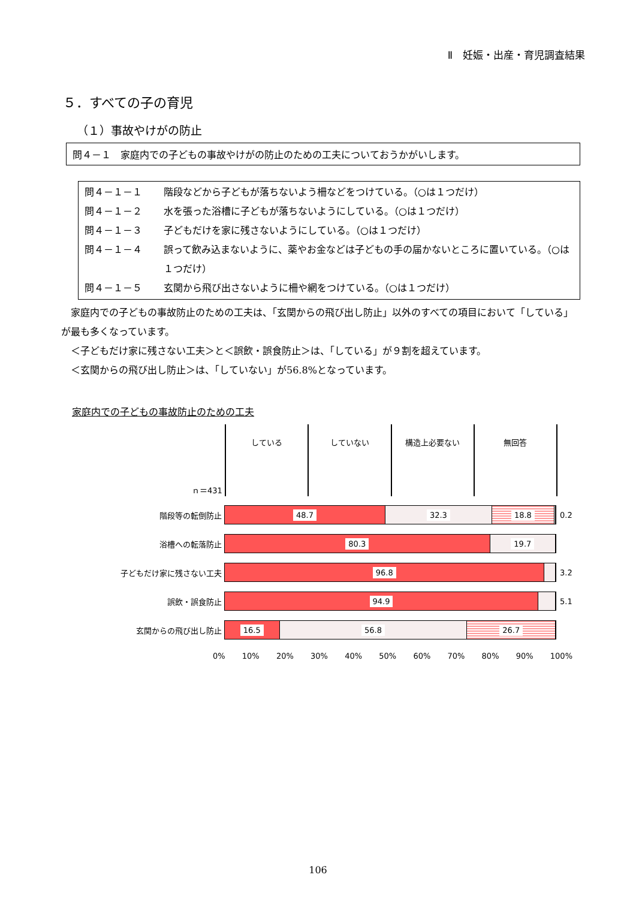Ⅱ　妊娠・出産・育児調査結果
５．すべての子の育児
（１）事故やけがの防止
問４－１　家庭内での子どもの事故やけがの防止のための工夫についておうかがいします。
問４－１－１ 階段などから子どもが落ちないよう柵などをつけている。（○は１つだけ）
問４－１－２ 水を張った浴槽に子どもが落ちないようにしている。（○は１つだけ）
問４－１－３ 子どもだけを家に残さないようにしている。（○は１つだけ）
問４－１－４ 誤って飲み込まないように、薬やお金などは子どもの手の届かないところに置いている。（○は１つだけ）
問４－１－５ 玄関から飛び出さないように柵や網をつけている。（○は１つだけ）
　家庭内での子どもの事故防止のための工夫は、「玄関からの飛び出し防止」以外のすべての項目において「している」が最も多くなっています。
　＜子どもだけ家に残さない工夫＞と＜誤飲・誤食防止＞は、「している」が９割を超えています。
　＜玄関からの飛び出し防止＞は、「していない」が56.8%となっています。
家庭内での子どもの事故防止のための工夫
している していない 構造上必要ない 無回答
ｎ＝431
階段等の転倒防止
48.7 32.3 18.8
0.2
浴槽への転落防止
80.3 19.7
子どもだけ家に残さない工夫
96.8
3.2
誤飲・誤食防止
94.9
5.1
玄関からの飛び出し防止
16.5 56.8 26.7
0% 10% 20% 30% 40% 50% 60% 70% 80% 90% 100%
106